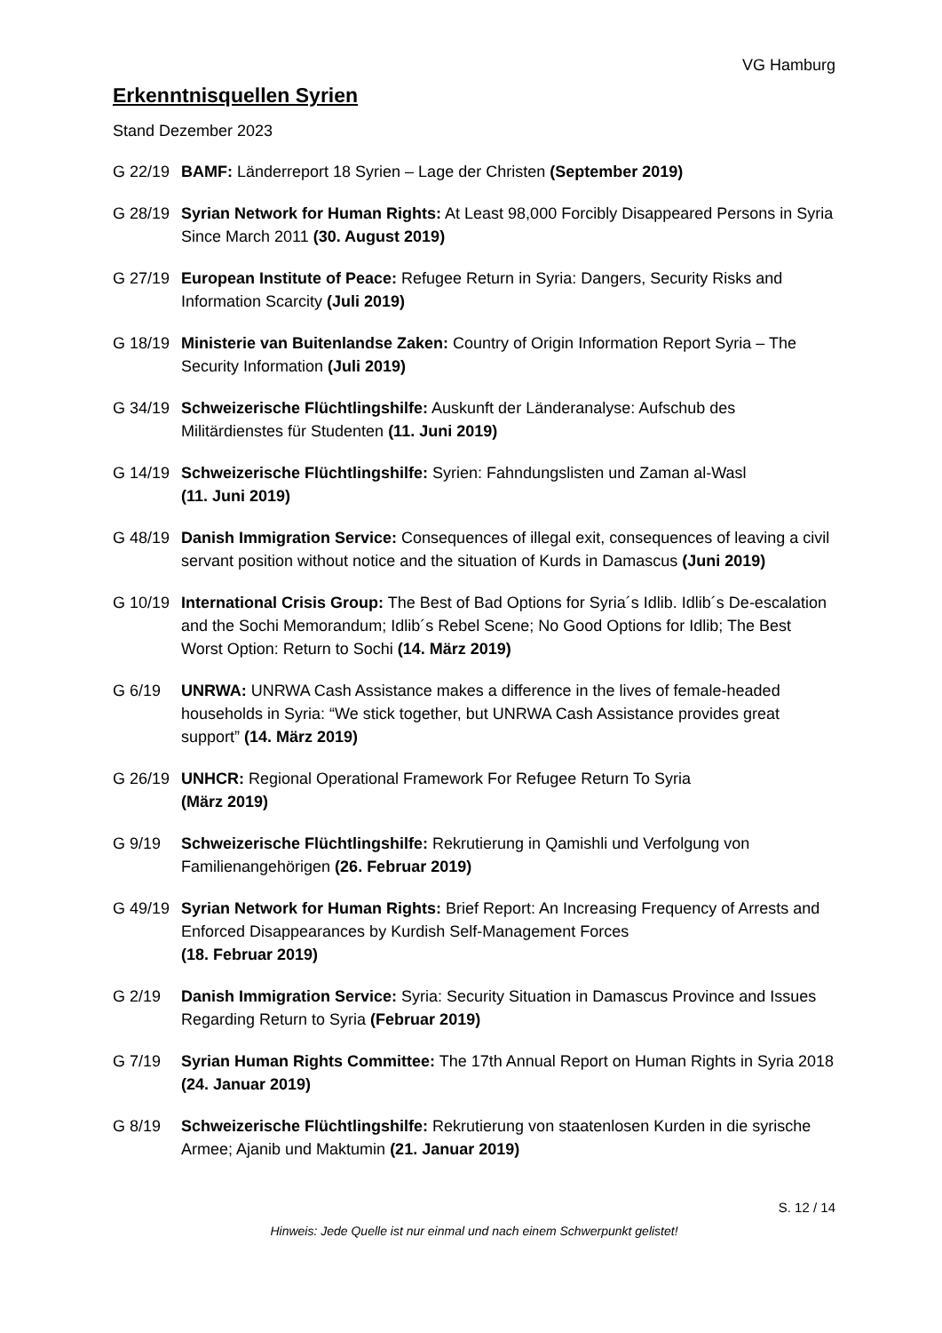VG Hamburg
Erkenntnisquellen Syrien
Stand Dezember 2023
G 22/19 BAMF: Länderreport 18 Syrien – Lage der Christen (September 2019)
G 28/19 Syrian Network for Human Rights: At Least 98,000 Forcibly Disappeared Persons in Syria Since March 2011 (30. August 2019)
G 27/19 European Institute of Peace: Refugee Return in Syria: Dangers, Security Risks and Information Scarcity (Juli 2019)
G 18/19 Ministerie van Buitenlandse Zaken: Country of Origin Information Report Syria – The Security Information (Juli 2019)
G 34/19 Schweizerische Flüchtlingshilfe: Auskunft der Länderanalyse: Aufschub des Militärdienstes für Studenten (11. Juni 2019)
G 14/19 Schweizerische Flüchtlingshilfe: Syrien: Fahndungslisten und Zaman al-Wasl
(11. Juni 2019)
G 48/19 Danish Immigration Service: Consequences of illegal exit, consequences of leaving a civil servant position without notice and the situation of Kurds in Damascus (Juni 2019)
G 10/19 International Crisis Group: The Best of Bad Options for Syria´s Idlib. Idlib´s De-escalation and the Sochi Memorandum; Idlib´s Rebel Scene; No Good Options for Idlib; The Best Worst Option: Return to Sochi (14. März 2019)
G 6/19 UNRWA: UNRWA Cash Assistance makes a difference in the lives of female-headed households in Syria: “We stick together, but UNRWA Cash Assistance provides great support” (14. März 2019)
G 26/19 UNHCR: Regional Operational Framework For Refugee Return To Syria
(März 2019)
G 9/19 Schweizerische Flüchtlingshilfe: Rekrutierung in Qamishli und Verfolgung von Familienangehörigen (26. Februar 2019)
G 49/19 Syrian Network for Human Rights: Brief Report: An Increasing Frequency of Arrests and Enforced Disappearances by Kurdish Self-Management Forces
(18. Februar 2019)
G 2/19 Danish Immigration Service: Syria: Security Situation in Damascus Province and Issues Regarding Return to Syria (Februar 2019)
G 7/19 Syrian Human Rights Committee: The 17th Annual Report on Human Rights in Syria 2018 (24. Januar 2019)
G 8/19 Schweizerische Flüchtlingshilfe: Rekrutierung von staatenlosen Kurden in die syrische Armee; Ajanib und Maktumin (21. Januar 2019)
S. 12 / 14
Hinweis: Jede Quelle ist nur einmal und nach einem Schwerpunkt gelistet!